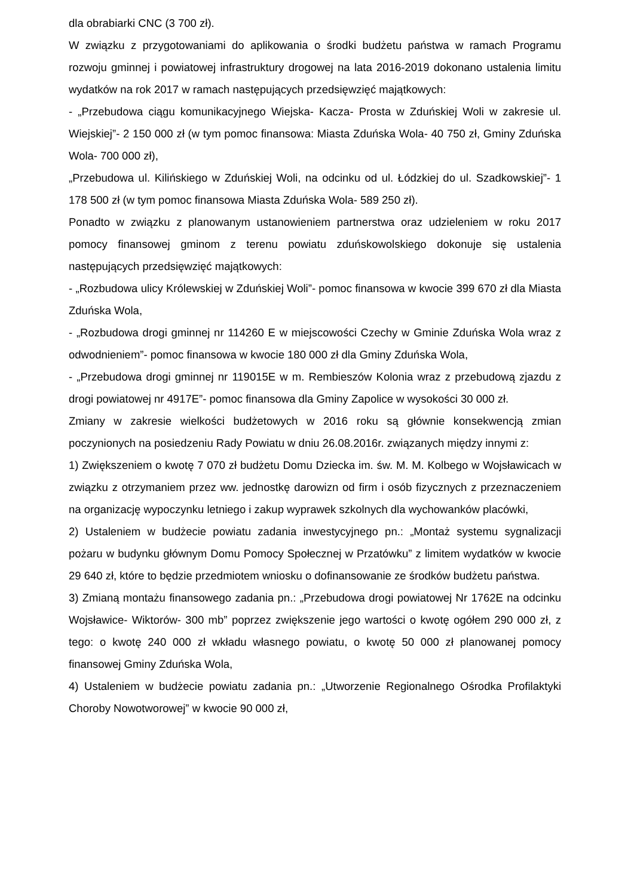dla obrabiarki CNC (3 700 zł).
W związku z przygotowaniami do aplikowania o środki budżetu państwa w ramach Programu rozwoju gminnej i powiatowej infrastruktury drogowej na lata 2016-2019 dokonano ustalenia limitu wydatków na rok 2017 w ramach następujących przedsięwzięć majątkowych:
- „Przebudowa ciągu komunikacyjnego Wiejska- Kacza- Prosta w Zduńskiej Woli w zakresie ul. Wiejskiej”- 2 150 000 zł (w tym pomoc finansowa: Miasta Zduńska Wola- 40 750 zł, Gminy Zduńska Wola- 700 000 zł),
„Przebudowa ul. Kilińskiego w Zduńskiej Woli, na odcinku od ul. Łódzkiej do ul. Szadkowskiej”- 1 178 500 zł (w tym pomoc finansowa Miasta Zduńska Wola- 589 250 zł).
Ponadto w związku z planowanym ustanowieniem partnerstwa oraz udzieleniem w roku 2017 pomocy finansowej gminom z terenu powiatu zduńskowolskiego dokonuje się ustalenia następujących przedsięwzięć majątkowych:
- „Rozbudowa ulicy Królewskiej w Zduńskiej Woli”- pomoc finansowa w kwocie 399 670 zł dla Miasta Zduńska Wola,
- „Rozbudowa drogi gminnej nr 114260 E w miejscowości Czechy w Gminie Zduńska Wola wraz z odwodnieniem”- pomoc finansowa w kwocie 180 000 zł dla Gminy Zduńska Wola,
- „Przebudowa drogi gminnej nr 119015E w m. Rembieszów Kolonia wraz z przebudową zjazdu z drogi powiatowej nr 4917E”- pomoc finansowa dla Gminy Zapolice w wysokości 30 000 zł.
Zmiany w zakresie wielkości budżetowych w 2016 roku są głównie konsekwencją zmian poczynionych na posiedzeniu Rady Powiatu w dniu 26.08.2016r. związanych między innymi z:
1) Zwiększeniem o kwotę 7 070 zł budżetu Domu Dziecka im. św. M. M. Kolbego w Wojsławicach w związku z otrzymaniem przez ww. jednostkę darowizn od firm i osób fizycznych z przeznaczeniem na organizację wypoczynku letniego i zakup wyprawek szkolnych dla wychowanków placówki,
2) Ustaleniem w budżecie powiatu zadania inwestycyjnego pn.: „Montaż systemu sygnalizacji pożaru w budynku głównym Domu Pomocy Społecznej w Przatówku” z limitem wydatków w kwocie 29 640 zł, które to będzie przedmiotem wniosku o dofinansowanie ze środków budżetu państwa.
3) Zmianą montażu finansowego zadania pn.: „Przebudowa drogi powiatowej Nr 1762E na odcinku Wojsławice- Wiktorów- 300 mb” poprzez zwiększenie jego wartości o kwotę ogółem 290 000 zł, z tego: o kwotę 240 000 zł wkładu własnego powiatu, o kwotę 50 000 zł planowanej pomocy finansowej Gminy Zduńska Wola,
4) Ustaleniem w budżecie powiatu zadania pn.: „Utworzenie Regionalnego Ośrodka Profilaktyki Choroby Nowotworowej” w kwocie 90 000 zł,